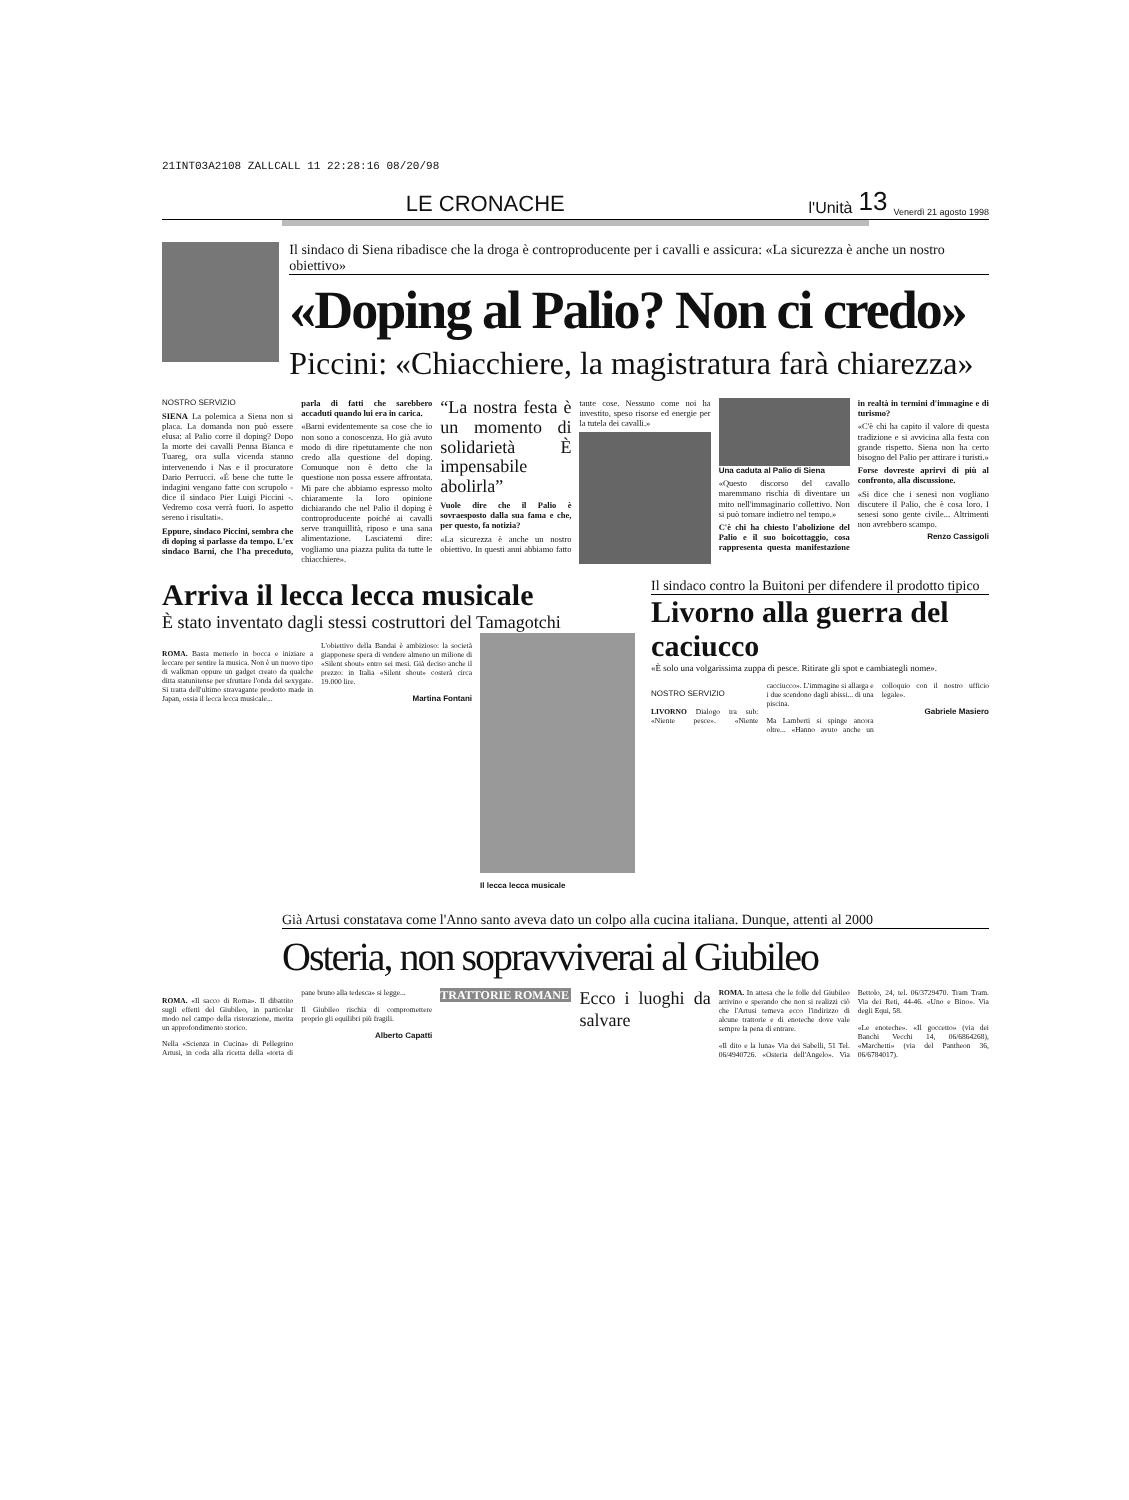21INT03A2108 ZALLCALL 11 22:28:16 08/20/98
LE CRONACHE l'Unità 13 Venerdì 21 agosto 1998
Il sindaco di Siena ribadisce che la droga è controproducente per i cavalli e assicura: «La sicurezza è anche un nostro obiettivo»
«Doping al Palio? Non ci credo»
Piccini: «Chiacchiere, la magistratura farà chiarezza»
NOSTRO SERVIZIO
SIENA La polemica a Siena non si placa. La domanda non può essere elusa: al Palio corre il doping? Dopo la morte dei cavalli Penna Bianca e Tuareg, ora sulla vicenda stanno intervenendo i Nas e il procuratore Dario Perrucci. «È bene che tutte le indagini vengano fatte con scrupolo - dice il sindaco Pier Luigi Piccini -. Vedremo cosa verrà fuori. Io aspetto sereno i risultati».
Eppure, sindaco Piccini, sembra che di doping si parlasse da tempo. L'ex sindaco Barni, che l'ha preceduto, parla di fatti che sarebbero accaduti quando lui era in carica.
«Barni evidentemente sa cose che io non sono a conoscenza. Ho già avuto modo di dire ripetutamente che non credo alla questione del doping. Comunque non è detto che la questione non possa essere affrontata. Mi pare che abbiamo espresso molto chiaramente la loro opinione dichiarando che nel Palio il doping è controproducente poiché ai cavalli serve tranquillità, riposo e una sana alimentazione. Lasciatemi dire: vogliamo una piazza pulita da tutte le chiacchiere».
“La nostra festa è un momento di solidarietà È impensabile abolirla”
Vuole dire che il Palio è sovraesposto dalla sua fama e che, per questo, fa notizia?
«La sicurezza è anche un nostro obiettivo. In questi anni abbiamo fatto tante cose. Nessuno come noi ha investito, speso risorse ed energie per la tutela dei cavalli.»
Una caduta al Palio di Siena
«Questo discorso del cavallo maremmano rischia di diventare un mito nell'immaginario collettivo. Non si può tornare indietro nel tempo.»
C'è chi ha chiesto l'abolizione del Palio e il suo boicottaggio, cosa rappresenta questa manifestazione in realtà in termini d'immagine e di turismo?
«C'è chi ha capito il valore di questa tradizione e si avvicina alla festa con grande rispetto. Siena non ha certo bisogno del Palio per attirare i turisti.»
Forse dovreste aprirvi di più al confronto, alla discussione.
«Si dice che i senesi non vogliano discutere il Palio, che è cosa loro. I senesi sono gente civile... Altrimenti non avrebbero scampo.
Renzo Cassigoli
Arriva il lecca lecca musicale
È stato inventato dagli stessi costruttori del Tamagotchi
ROMA. Basta metterlo in bocca e iniziare a leccare per sentire la musica. Non è un nuovo tipo di walkman oppure un gadget creato da qualche ditta statunitense per sfruttare l'onda del sexygate. Si tratta dell'ultimo stravagante prodotto made in Japan, ossia il lecca lecca musicale...
L'obiettivo della Bandai è ambizioso: la società giapponese spera di vendere almeno un milione di «Silent shout» entro sei mesi. Già deciso anche il prezzo: in Italia «Silent shout» costerà circa 19.000 lire.
Martina Fontani
Il lecca lecca musicale
Il sindaco contro la Buitoni per difendere il prodotto tipico
Livorno alla guerra del caciucco
«È solo una volgarissima zuppa di pesce. Ritirate gli spot e cambiategli nome».
NOSTRO SERVIZIO
LIVORNO Dialogo tra sub: «Niente pesce». «Niente cacciucco». L'immagine si allarga e i due scendono dagli abissi... di una piscina.
Ma Lamberti si spinge ancora oltre... «Hanno avuto anche un colloquio con il nostro ufficio legale».
Gabriele Masiero
Già Artusi constatava come l'Anno santo aveva dato un colpo alla cucina italiana. Dunque, attenti al 2000
Osteria, non sopravviverai al Giubileo
ROMA. «Il sacco di Roma». Il dibattito sugli effetti del Giubileo, in particolar modo nel campo della ristorazione, merita un approfondimento storico.
Nella «Scienza in Cucina» di Pellegrino Artusi, in coda alla ricetta della «torta di pane bruno alla tedesca» si legge...
Il Giubileo rischia di compromettere proprio gli equilibri più fragili.
Alberto Capatti
TRATTORIE ROMANE
Ecco i luoghi da salvare
ROMA. In attesa che le folle del Giubileo arrivino e sperando che non si realizzi ciò che l'Artusi temeva ecco l'indirizzo di alcune trattorie e di enoteche dove vale sempre la pena di entrare.
«Il dito e la luna» Via dei Sabelli, 51 Tel. 06/4940726. «Osteria dell'Angelo». Via Bettolo, 24, tel. 06/3729470. Tram Tram. Via dei Reti, 44-46. «Uno e Bino». Via degli Equi, 58.
«Le enoteche». «Il goccetto» (via dei Banchi Vecchi 14, 06/6864268), «Marchetti» (via del Pantheon 36, 06/6784017).